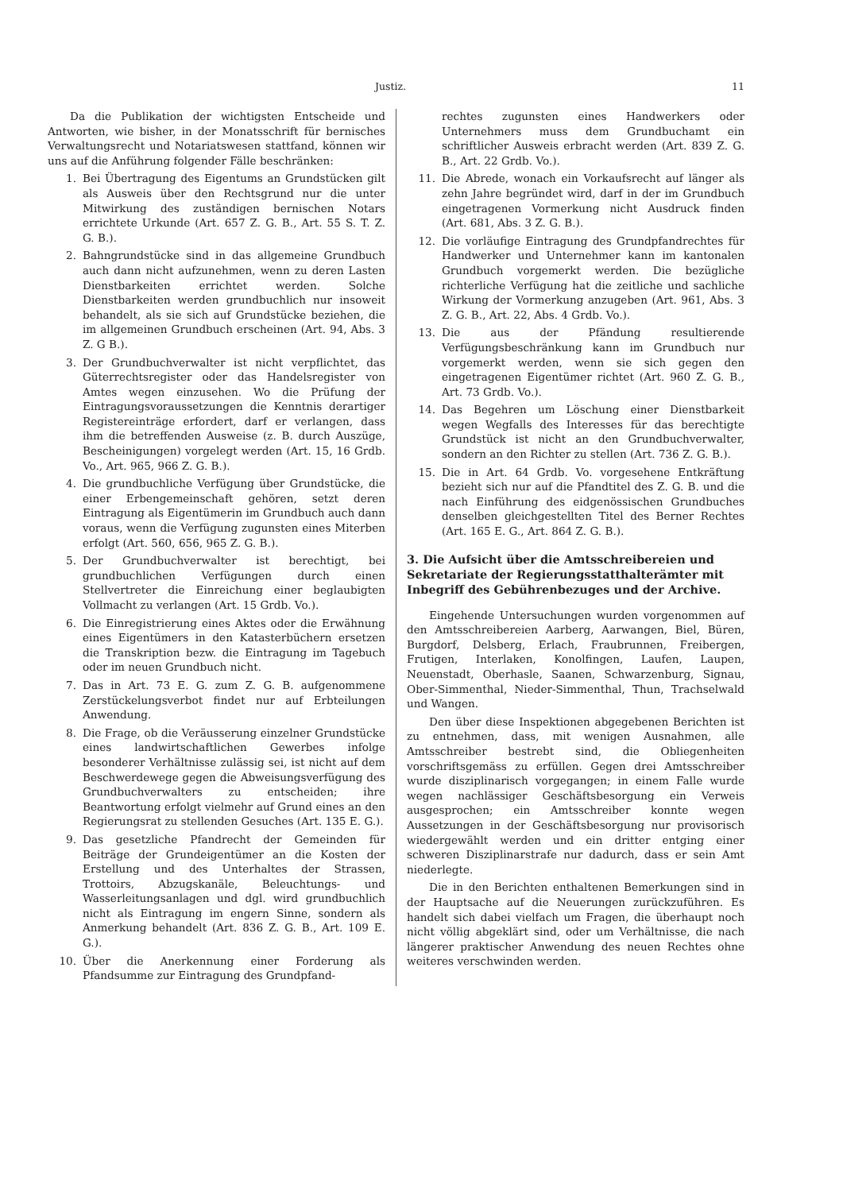Justiz. 11
Da die Publikation der wichtigsten Entscheide und Antworten, wie bisher, in der Monatsschrift für bernisches Verwaltungsrecht und Notariatswesen stattfand, können wir uns auf die Anführung folgender Fälle beschränken:
1. Bei Übertragung des Eigentums an Grundstücken gilt als Ausweis über den Rechtsgrund nur die unter Mitwirkung des zuständigen bernischen Notars errichtete Urkunde (Art. 657 Z. G. B., Art. 55 S. T. Z. G. B.).
2. Bahngrundstücke sind in das allgemeine Grundbuch auch dann nicht aufzunehmen, wenn zu deren Lasten Dienstbarkeiten errichtet werden. Solche Dienstbarkeiten werden grundbuchlich nur insoweit behandelt, als sie sich auf Grundstücke beziehen, die im allgemeinen Grundbuch erscheinen (Art. 94, Abs. 3 Z. G B.).
3. Der Grundbuchverwalter ist nicht verpflichtet, das Güterrechtsregister oder das Handelsregister von Amtes wegen einzusehen. Wo die Prüfung der Eintragungsvoraussetzungen die Kenntnis derartiger Registereinträge erfordert, darf er verlangen, dass ihm die betreffenden Ausweise (z. B. durch Auszüge, Bescheinigungen) vorgelegt werden (Art. 15, 16 Grdb. Vo., Art. 965, 966 Z. G. B.).
4. Die grundbuchliche Verfügung über Grundstücke, die einer Erbengemeinschaft gehören, setzt deren Eintragung als Eigentümerin im Grundbuch auch dann voraus, wenn die Verfügung zugunsten eines Miterben erfolgt (Art. 560, 656, 965 Z. G. B.).
5. Der Grundbuchverwalter ist berechtigt, bei grundbuchlichen Verfügungen durch einen Stellvertreter die Einreichung einer beglaubigten Vollmacht zu verlangen (Art. 15 Grdb. Vo.).
6. Die Einregistrierung eines Aktes oder die Erwähnung eines Eigentümers in den Katasterbüchern ersetzen die Transkription bezw. die Eintragung im Tagebuch oder im neuen Grundbuch nicht.
7. Das in Art. 73 E. G. zum Z. G. B. aufgenommene Zerstückelungsverbot findet nur auf Erbteilungen Anwendung.
8. Die Frage, ob die Veräusserung einzelner Grundstücke eines landwirtschaftlichen Gewerbes infolge besonderer Verhältnisse zulässig sei, ist nicht auf dem Beschwerdewege gegen die Abweisungsverfügung des Grundbuchverwalters zu entscheiden; ihre Beantwortung erfolgt vielmehr auf Grund eines an den Regierungsrat zu stellenden Gesuches (Art. 135 E. G.).
9. Das gesetzliche Pfandrecht der Gemeinden für Beiträge der Grundeigentümer an die Kosten der Erstellung und des Unterhaltes der Strassen, Trottoirs, Abzugskanäle, Beleuchtungs- und Wasserleitungsanlagen und dgl. wird grundbuchlich nicht als Eintragung im engern Sinne, sondern als Anmerkung behandelt (Art. 836 Z. G. B., Art. 109 E. G.).
10. Über die Anerkennung einer Forderung als Pfandsumme zur Eintragung des Grundpfand-
rechtes zugunsten eines Handwerkers oder Unternehmers muss dem Grundbuchamt ein schriftlicher Ausweis erbracht werden (Art. 839 Z. G. B., Art. 22 Grdb. Vo.).
11. Die Abrede, wonach ein Vorkaufsrecht auf länger als zehn Jahre begründet wird, darf in der im Grundbuch eingetragenen Vormerkung nicht Ausdruck finden (Art. 681, Abs. 3 Z. G. B.).
12. Die vorläufige Eintragung des Grundpfandrechtes für Handwerker und Unternehmer kann im kantonalen Grundbuch vorgemerkt werden. Die bezügliche richterliche Verfügung hat die zeitliche und sachliche Wirkung der Vormerkung anzugeben (Art. 961, Abs. 3 Z. G. B., Art. 22, Abs. 4 Grdb. Vo.).
13. Die aus der Pfändung resultierende Verfügungsbeschränkung kann im Grundbuch nur vorgemerkt werden, wenn sie sich gegen den eingetragenen Eigentümer richtet (Art. 960 Z. G. B., Art. 73 Grdb. Vo.).
14. Das Begehren um Löschung einer Dienstbarkeit wegen Wegfalls des Interesses für das berechtigte Grundstück ist nicht an den Grundbuchverwalter, sondern an den Richter zu stellen (Art. 736 Z. G. B.).
15. Die in Art. 64 Grdb. Vo. vorgesehene Entkräftung bezieht sich nur auf die Pfandtitel des Z. G. B. und die nach Einführung des eidgenössischen Grundbuches denselben gleichgestellten Titel des Berner Rechtes (Art. 165 E. G., Art. 864 Z. G. B.).
3. Die Aufsicht über die Amtsschreibereien und Sekretariate der Regierungsstatthalterämter mit Inbegriff des Gebührenbezuges und der Archive.
Eingehende Untersuchungen wurden vorgenommen auf den Amtsschreibereien Aarberg, Aarwangen, Biel, Büren, Burgdorf, Delsberg, Erlach, Fraubrunnen, Freibergen, Frutigen, Interlaken, Konolfingen, Laufen, Laupen, Neuenstadt, Oberhasle, Saanen, Schwarzenburg, Signau, Ober-Simmenthal, Nieder-Simmenthal, Thun, Trachselwald und Wangen.
Den über diese Inspektionen abgegebenen Berichten ist zu entnehmen, dass, mit wenigen Ausnahmen, alle Amtsschreiber bestrebt sind, die Obliegenheiten vorschriftsgemäss zu erfüllen. Gegen drei Amtsschreiber wurde disziplinarisch vorgegangen; in einem Falle wurde wegen nachlässiger Geschäftsbesorgung ein Verweis ausgesprochen; ein Amtsschreiber konnte wegen Aussetzungen in der Geschäftsbesorgung nur provisorisch wiedergewählt werden und ein dritter entging einer schweren Disziplinarstrafe nur dadurch, dass er sein Amt niederlegte.
Die in den Berichten enthaltenen Bemerkungen sind in der Hauptsache auf die Neuerungen zurückzuführen. Es handelt sich dabei vielfach um Fragen, die überhaupt noch nicht völlig abgeklärt sind, oder um Verhältnisse, die nach längerer praktischer Anwendung des neuen Rechtes ohne weiteres verschwinden werden.